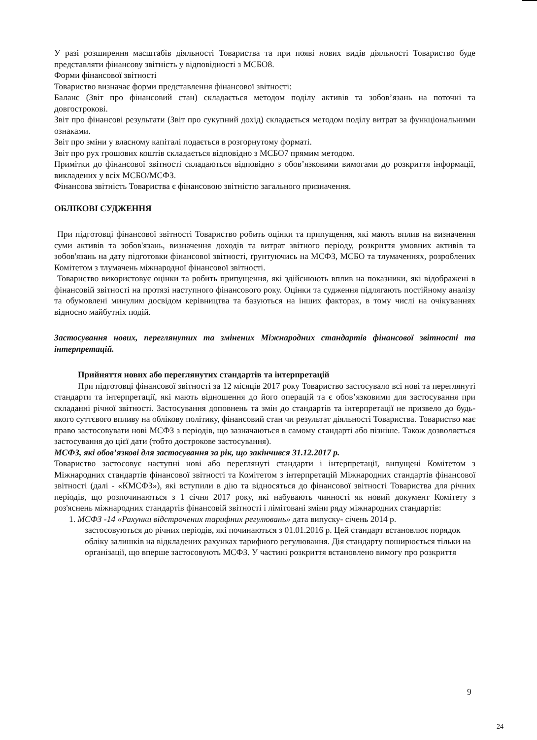У разі розширення масштабів діяльності Товариства та при появі нових видів діяльності Товариство буде представляти фінансову звітність у відповідності з МСБО8.
Форми фінансової звітності
Товариство визначає форми представлення фінансової звітності:
Баланс (Звіт про фінансовий стан) складається методом поділу активів та зобов’язань на поточні та довгострокові.
Звіт про фінансові результати (Звіт про сукупний дохід) складається методом поділу витрат за функціональними ознаками.
Звіт про зміни у власному капіталі подається в розгорнутому форматі.
Звіт про рух грошових коштів складається відповідно з МСБО7 прямим методом.
Примітки до фінансової звітності складаються відповідно з обов’язковими вимогами до розкриття інформації, викладених у всіх МСБО/МСФЗ.
Фінансова звітність Товариства є фінансовою звітністю загального призначення.
ОБЛІКОВІ СУДЖЕННЯ
При підготовці фінансової звітності Товариство робить оцінки та припущення, які мають вплив на визначення суми активів та зобов'язань, визначення доходів та витрат звітного періоду, розкриття умовних активів та зобов'язань на дату підготовки фінансової звітності, ґрунтуючись на МСФЗ, МСБО та тлумаченнях, розроблених Комітетом з тлумачень міжнародної фінансової звітності.
Товариство використовує оцінки та робить припущення, які здійснюють вплив на показники, які відображені в фінансовій звітності на протязі наступного фінансового року. Оцінки та судження підлягають постійному аналізу та обумовлені минулим досвідом керівництва та базуються на інших факторах, в тому числі на очікуваннях відносно майбутніх подій.
Застосування нових, переглянутих та змінених Міжнародних стандартів фінансової звітності та інтерпретацій.
Прийняття нових або переглянутих стандартів та інтерпретацій
При підготовці фінансової звітності за 12 місяців 2017 року Товариство застосувало всі нові та переглянуті стандарти та інтерпретації, які мають відношення до його операцій та є обов’язковими для застосування при складанні річної звітності. Застосування доповнень та змін до стандартів та інтерпретації не призвело до будь-якого суттєвого впливу на облікову політику, фінансовий стан чи результат діяльності Товариства. Товариство має право застосовувати нові МСФЗ з періодів, що зазначаються в самому стандарті або пізніше. Також дозволяється застосування до цієї дати (тобто дострокове застосування).
МСФЗ, які обов’язкові для застосування за рік, що закінчився 31.12.2017 р.
Товариство застосовує наступні нові або переглянуті стандарти і інтерпретації, випущені Комітетом з Міжнародних стандартів фінансової звітності та Комітетом з інтерпретацій Міжнародних стандартів фінансової звітності (далі - «КМСФЗ»), які вступили в дію та відносяться до фінансової звітності Товариства для річних періодів, що розпочинаються з 1 січня 2017 року, які набувають чинності як новий документ Комітету з роз'яснень міжнародних стандартів фінансовій звітності і лімітовані зміни ряду міжнародних стандартів:
1. МСФЗ -14 «Рахунки відстрочених тарифних регулювань» дата випуску- січень 2014 р.
застосовуються до річних періодів, які починаються з 01.01.2016 р. Цей стандарт встановлює порядок обліку залишків на відкладених рахунках тарифного регулювання. Дія стандарту поширюється тільки на організації, що вперше застосовують МСФЗ. У частині розкриття встановлено вимогу про розкриття
9
24